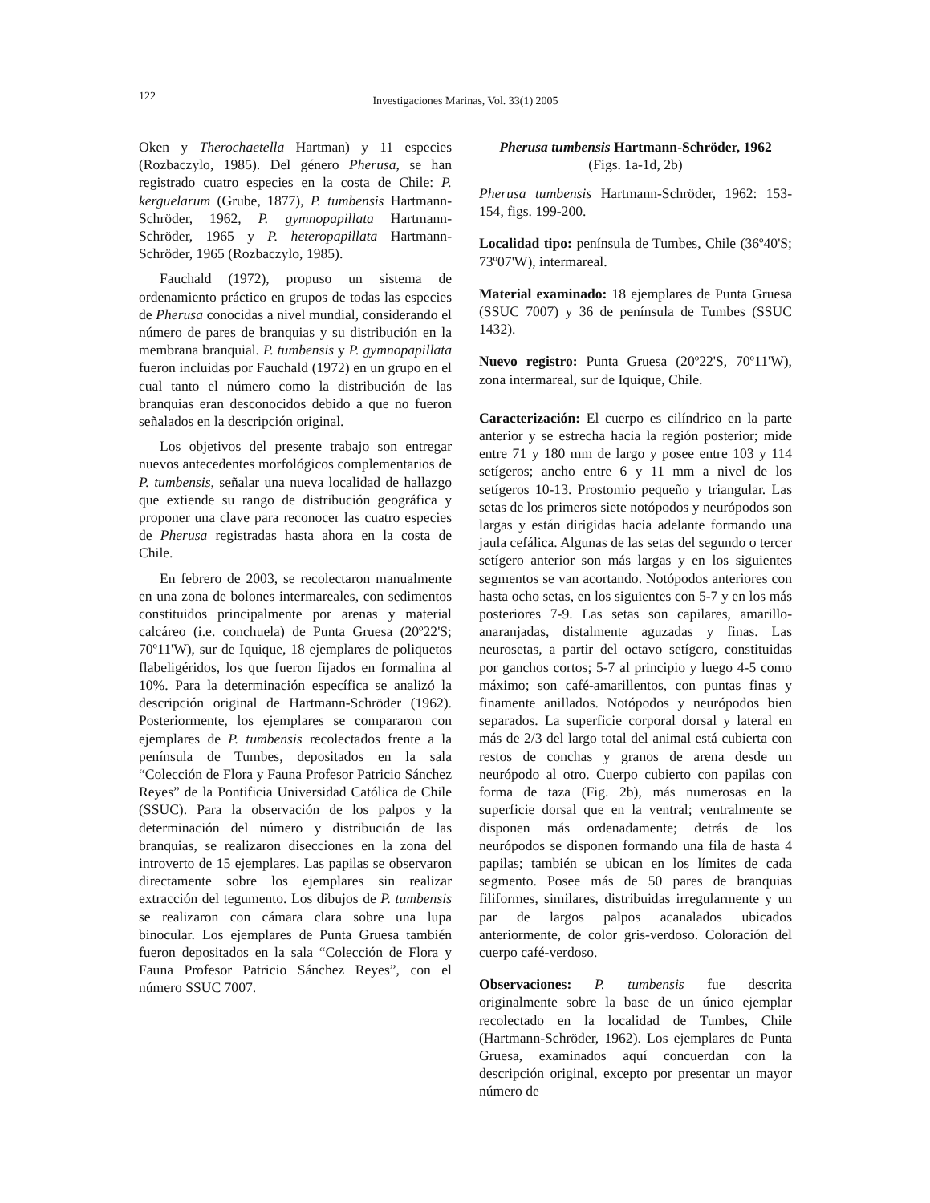122
Investigaciones Marinas, Vol. 33(1) 2005
Oken y Therochaetella Hartman) y 11 especies (Rozbaczylo, 1985). Del género Pherusa, se han registrado cuatro especies en la costa de Chile: P. kerguelarum (Grube, 1877), P. tumbensis Hartmann-Schröder, 1962, P. gymnopapillata Hartmann-Schröder, 1965 y P. heteropapillata Hartmann-Schröder, 1965 (Rozbaczylo, 1985).
Fauchald (1972), propuso un sistema de ordenamiento práctico en grupos de todas las especies de Pherusa conocidas a nivel mundial, considerando el número de pares de branquias y su distribución en la membrana branquial. P. tumbensis y P. gymnopapillata fueron incluidas por Fauchald (1972) en un grupo en el cual tanto el número como la distribución de las branquias eran desconocidos debido a que no fueron señalados en la descripción original.
Los objetivos del presente trabajo son entregar nuevos antecedentes morfológicos complementarios de P. tumbensis, señalar una nueva localidad de hallazgo que extiende su rango de distribución geográfica y proponer una clave para reconocer las cuatro especies de Pherusa registradas hasta ahora en la costa de Chile.
En febrero de 2003, se recolectaron manualmente en una zona de bolones intermareales, con sedimentos constituidos principalmente por arenas y material calcáreo (i.e. conchuela) de Punta Gruesa (20º22'S; 70º11'W), sur de Iquique, 18 ejemplares de poliquetos flabeligéridos, los que fueron fijados en formalina al 10%. Para la determinación específica se analizó la descripción original de Hartmann-Schröder (1962). Posteriormente, los ejemplares se compararon con ejemplares de P. tumbensis recolectados frente a la península de Tumbes, depositados en la sala “Colección de Flora y Fauna Profesor Patricio Sánchez Reyes” de la Pontificia Universidad Católica de Chile (SSUC). Para la observación de los palpos y la determinación del número y distribución de las branquias, se realizaron disecciones en la zona del introverto de 15 ejemplares. Las papilas se observaron directamente sobre los ejemplares sin realizar extracción del tegumento. Los dibujos de P. tumbensis se realizaron con cámara clara sobre una lupa binocular. Los ejemplares de Punta Gruesa también fueron depositados en la sala “Colección de Flora y Fauna Profesor Patricio Sánchez Reyes”, con el número SSUC 7007.
Pherusa tumbensis Hartmann-Schröder, 1962
(Figs. 1a-1d, 2b)
Pherusa tumbensis Hartmann-Schröder, 1962: 153-154, figs. 199-200.
Localidad tipo: península de Tumbes, Chile (36º40'S; 73º07'W), intermareal.
Material examinado: 18 ejemplares de Punta Gruesa (SSUC 7007) y 36 de península de Tumbes (SSUC 1432).
Nuevo registro: Punta Gruesa (20º22'S, 70º11'W), zona intermareal, sur de Iquique, Chile.
Caracterización: El cuerpo es cilíndrico en la parte anterior y se estrecha hacia la región posterior; mide entre 71 y 180 mm de largo y posee entre 103 y 114 setígeros; ancho entre 6 y 11 mm a nivel de los setígeros 10-13. Prostomio pequeño y triangular. Las setas de los primeros siete notópodos y neurópodos son largas y están dirigidas hacia adelante formando una jaula cefálica. Algunas de las setas del segundo o tercer setígero anterior son más largas y en los siguientes segmentos se van acortando. Notópodos anteriores con hasta ocho setas, en los siguientes con 5-7 y en los más posteriores 7-9. Las setas son capilares, amarillo-anaranjadas, distalmente aguzadas y finas. Las neurosetas, a partir del octavo setígero, constituidas por ganchos cortos; 5-7 al principio y luego 4-5 como máximo; son café-amarillentos, con puntas finas y finamente anillados. Notópodos y neurópodos bien separados. La superficie corporal dorsal y lateral en más de 2/3 del largo total del animal está cubierta con restos de conchas y granos de arena desde un neurópodo al otro. Cuerpo cubierto con papilas con forma de taza (Fig. 2b), más numerosas en la superficie dorsal que en la ventral; ventralmente se disponen más ordenadamente; detrás de los neurópodos se disponen formando una fila de hasta 4 papilas; también se ubican en los límites de cada segmento. Posee más de 50 pares de branquias filiformes, similares, distribuidas irregularmente y un par de largos palpos acanalados ubicados anteriormente, de color gris-verdoso. Coloración del cuerpo café-verdoso.
Observaciones: P. tumbensis fue descrita originalmente sobre la base de un único ejemplar recolectado en la localidad de Tumbes, Chile (Hartmann-Schröder, 1962). Los ejemplares de Punta Gruesa, examinados aquí concuerdan con la descripción original, excepto por presentar un mayor número de